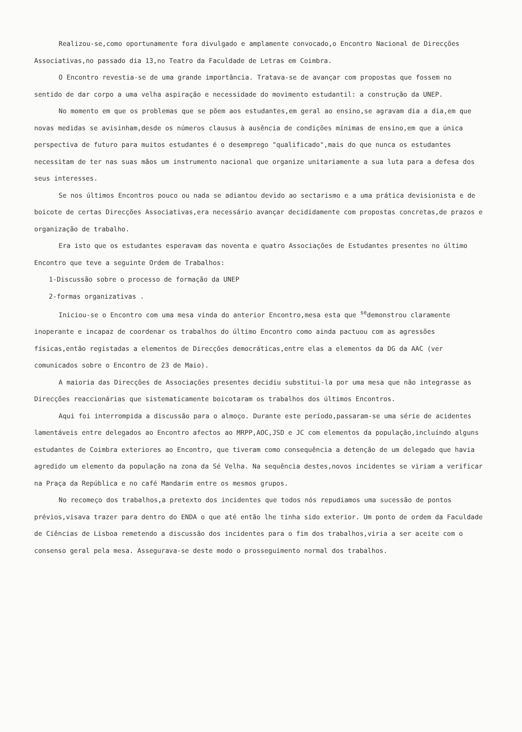Realizou-se,como oportunamente fora divulgado e amplamente convocado,o Encontro Nacional de Direcções Associativas,no passado dia 13,no Teatro da Faculdade de Letras em Coimbra.
O Encontro revestia-se de uma grande importância. Tratava-se de avançar com propostas que fossem no sentido de dar corpo a uma velha aspiração e necessidade do movimento estudantil: a construção da UNEP.
No momento em que os problemas que se põem aos estudantes,em geral ao ensino,se agravam dia a dia,em que novas medidas se avisinham,desde os números clausus à ausência de condições mínimas de ensino,em que a única perspectiva de futuro para muitos estudantes é o desemprego "qualificado",mais do que nunca os estudantes necessitam de ter nas suas mãos um instrumento nacional que organize unitariamente a sua luta para a defesa dos seus interesses.
Se nos últimos Encontros pouco ou nada se adiantou devido ao sectarismo e a uma prática devisionista e de boicote de certas Direcções Associativas,era necessário avançar decididamente com propostas concretas,de prazos e organização de trabalho.
Era isto que os estudantes esperavam das noventa e quatro Associações de Estudantes presentes no último Encontro que teve a seguinte Ordem de Trabalhos:
1-Discussão sobre o processo de formação da UNEP
2-formas organizativas .
Iniciou-se o Encontro com uma mesa vinda do anterior Encontro,mesa esta que <sup>se</sup>demonstrou claramente inoperante e incapaz de coordenar os trabalhos do último Encontro como ainda pactuou com as agressões físicas,então registadas a elementos de Direcções democráticas,entre elas a elementos da DG da AAC (ver comunicados sobre o Encontro de 23 de Maio).
A maioria das Direcções de Associações presentes decidiu substitui-la por uma mesa que não integrasse as Direcções reaccionárias que sistematicamente boicotaram os trabalhos dos últimos Encontros.
Aqui foi interrompida a discussão para o almoço. Durante este período,passaram-se uma série de acidentes lamentáveis entre delegados ao Encontro afectos ao MRPP,AOC,JSD e JC com elementos da população,incluíndo alguns estudantes de Coimbra exteriores ao Encontro, que tiveram como consequência a detenção de um delegado que havia agredido um elemento da população na zona da Sé Velha. Na sequência destes,novos incidentes se viriam a verificar na Praça da República e no café Mandarim entre os mesmos grupos.
No recomeço dos trabalhos,a pretexto dos incidentes que todos nós repudiamos uma sucessão de pontos prévios,visava trazer para dentro do ENDA o que até então lhe tinha sido exterior. Um ponto de ordem da Faculdade de Ciências de Lisboa remetendo a discussão dos incidentes para o fim dos trabalhos,viria a ser aceite com o consenso geral pela mesa. Assegurava-se deste modo o prosseguimento normal dos trabalhos.